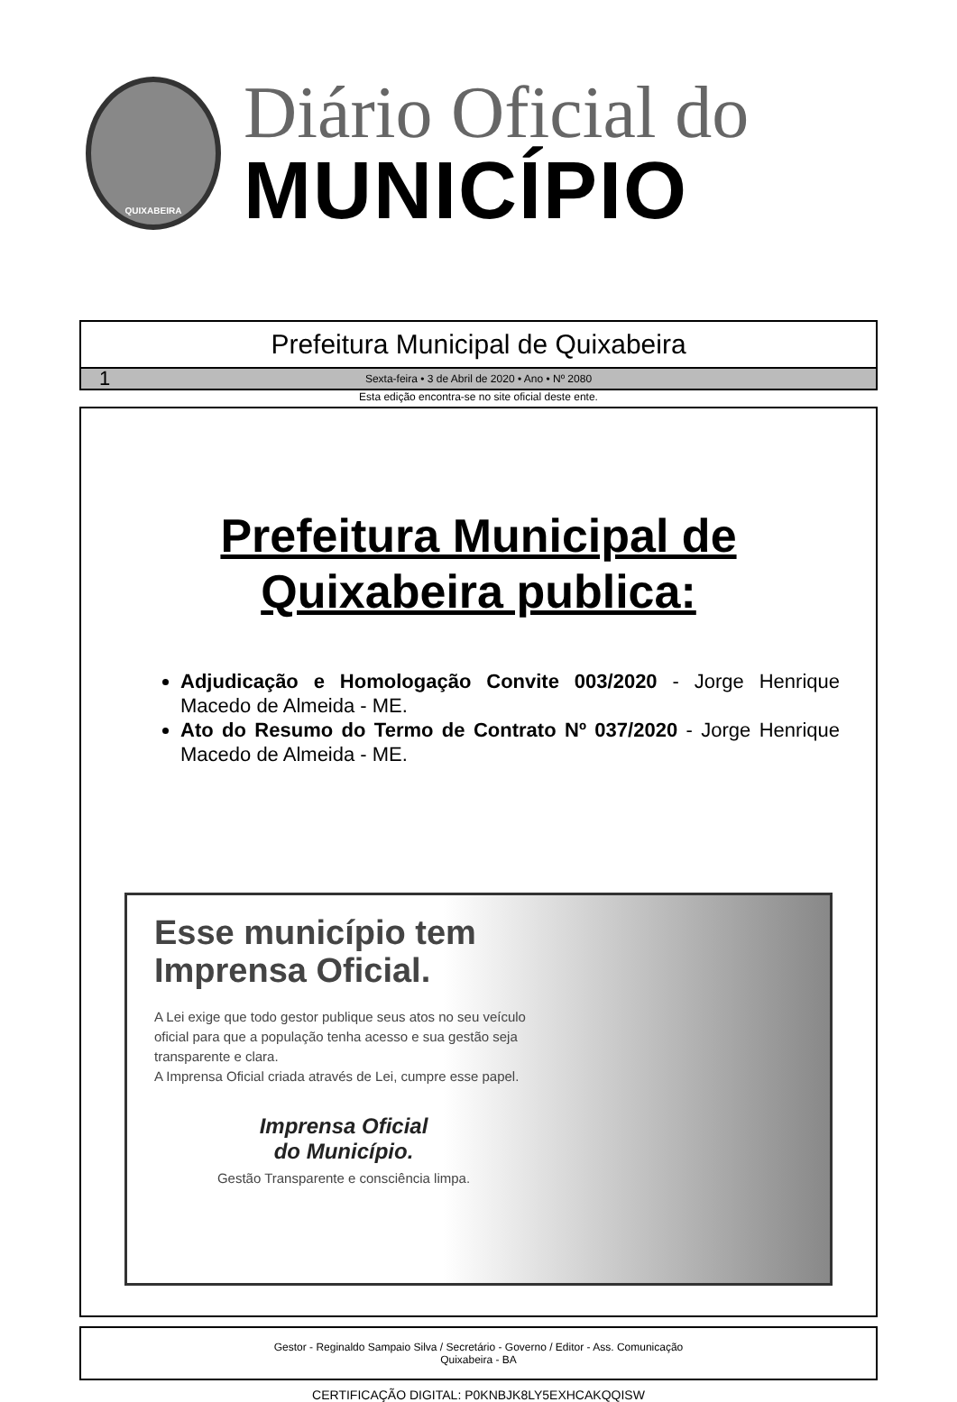QUIXABEIRA
Diário Oficial do
MUNICÍPIO
Prefeitura Municipal de Quixabeira
1 Sexta-feira • 3 de Abril de 2020 • Ano • Nº 2080
Esta edição encontra-se no site oficial deste ente.
Prefeitura Municipal de
Quixabeira publica:
Adjudicação e Homologação Convite 003/2020 - Jorge Henrique Macedo de Almeida - ME.
Ato do Resumo do Termo de Contrato Nº 037/2020 - Jorge Henrique Macedo de Almeida - ME.
Esse município tem Imprensa Oficial.
A Lei exige que todo gestor publique seus atos no seu veículo oficial para que a população tenha acesso e sua gestão seja transparente e clara.
A Imprensa Oficial criada através de Lei, cumpre esse papel.
Imprensa Oficial
do Município.
Gestão Transparente e consciência limpa.
Gestor - Reginaldo Sampaio Silva / Secretário - Governo / Editor - Ass. Comunicação
Quixabeira - BA
CERTIFICAÇÃO DIGITAL: P0KNBJK8LY5EXHCAKQQISW